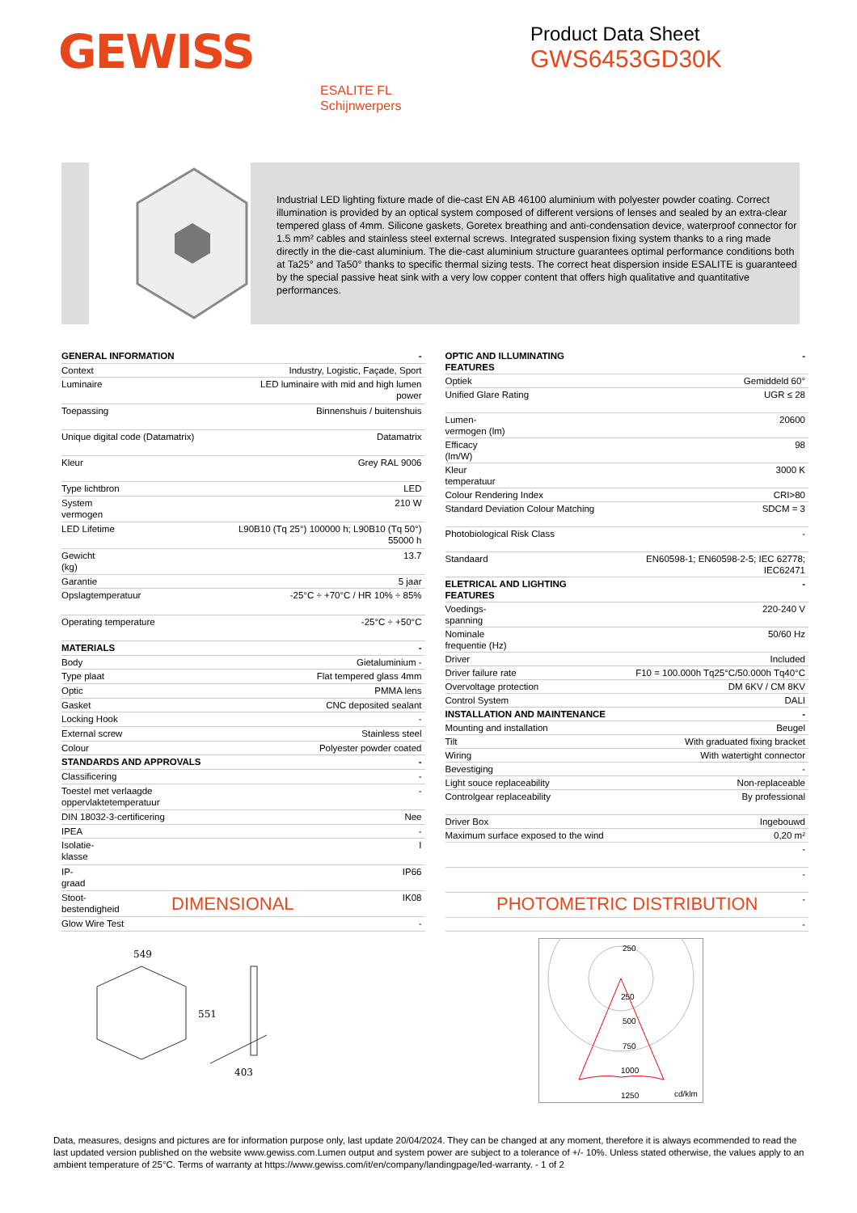GEWISS
Product Data Sheet
GWS6453GD30K
ESALITE FL
Schijnwerpers
Industrial LED lighting fixture made of die-cast EN AB 46100 aluminium with polyester powder coating. Correct illumination is provided by an optical system composed of different versions of lenses and sealed by an extra-clear tempered glass of 4mm. Silicone gaskets, Goretex breathing and anti-condensation device, waterproof connector for 1.5 mm² cables and stainless steel external screws. Integrated suspension fixing system thanks to a ring made directly in the die-cast aluminium. The die-cast aluminium structure guarantees optimal performance conditions both at Ta25° and Ta50° thanks to specific thermal sizing tests. The correct heat dispersion inside ESALITE is guaranteed by the special passive heat sink with a very low copper content that offers high qualitative and quantitative performances.
| GENERAL INFORMATION | - |
| Context | Industry, Logistic, Façade, Sport |
| Luminaire | LED luminaire with mid and high lumen power |
| Toepassing | Binnenshuis / buitenshuis |
| Unique digital code (Datamatrix) | Datamatrix |
| Kleur | Grey RAL 9006 |
| Type lichtbron | LED |
| System vermogen | 210 W |
| LED Lifetime | L90B10 (Tq 25°) 100000 h; L90B10 (Tq 50°) 55000 h |
| Gewicht (kg) | 13.7 |
| Garantie | 5 jaar |
| Opslagtemperatuur | -25°C ÷ +70°C / HR 10% ÷ 85% |
| Operating temperature | -25°C ÷ +50°C |
| MATERIALS | - |
| Body | Gietaluminium - |
| Type plaat | Flat tempered glass 4mm |
| Optic | PMMA lens |
| Gasket | CNC deposited sealant |
| Locking Hook | - |
| External screw | Stainless steel |
| Colour | Polyester powder coated |
| STANDARDS AND APPROVALS | - |
| Classificering | - |
| Toestel met verlaagde oppervlaktetemperatuur | - |
| DIN 18032-3-certificering | Nee |
| IPEA | - |
| Isolatie- klasse | I |
| IP- graad | IP66 |
| Stoot- bestendigheid | IK08 |
| Glow Wire Test | - |
| OPTIC AND ILLUMINATING FEATURES | - |
| Optiek | Gemiddeld 60° |
| Unified Glare Rating | UGR ≤ 28 |
| Lumen- vermogen (lm) | 20600 |
| Efficacy (lm/W) | 98 |
| Kleur temperatuur | 3000 K |
| Colour Rendering Index | CRI>80 |
| Standard Deviation Colour Matching | SDCM = 3 |
| Photobiological Risk Class | - |
| Standaard | EN60598-1; EN60598-2-5; IEC 62778; IEC62471 |
| ELETRICAL AND LIGHTING FEATURES | - |
| Voedings- spanning | 220-240 V |
| Nominale frequentie (Hz) | 50/60 Hz |
| Driver | Included |
| Driver failure rate | F10 = 100.000h Tq25°C/50.000h Tq40°C |
| Overvoltage protection | DM 6KV / CM 8KV |
| Control System | DALI |
| INSTALLATION AND MAINTENANCE | - |
| Mounting and installation | Beugel |
| Tilt | With graduated fixing bracket |
| Wiring | With watertight connector |
| Bevestiging | - |
| Light souce replaceability | Non-replaceable |
| Controlgear replaceability | By professional |
| Driver Box | Ingebouwd |
| Maximum surface exposed to the wind | 0,20 m² |
| | - |
| | - |
| | - |
| | - |
DIMENSIONAL PHOTOMETRIC DISTRIBUTION
549
403
551
250
250
500
750
1000
1250
cd/klm
Data, measures, designs and pictures are for information purpose only, last update 20/04/2024. They can be changed at any moment, therefore it is always ecommended to read the last updated version published on the website www.gewiss.com.Lumen output and system power are subject to a tolerance of +/- 10%. Unless stated otherwise, the values apply to an ambient temperature of 25°C. Terms of warranty at https://www.gewiss.com/it/en/company/landingpage/led-warranty. - 1 of 2